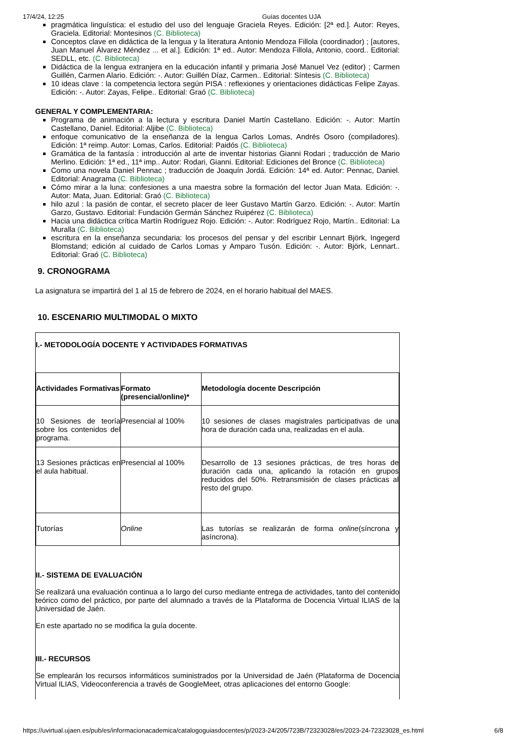17/4/24, 12:25 Guías docentes UJA
pragmática linguística: el estudio del uso del lenguaje Graciela Reyes. Edición: [2ª ed.]. Autor: Reyes, Graciela. Editorial: Montesinos (C. Biblioteca)
Conceptos clave en didáctica de la lengua y la literatura Antonio Mendoza Fillola (coordinador) ; [autores, Juan Manuel Álvarez Méndez ... et al.]. Edición: 1ª ed.. Autor: Mendoza Fillola, Antonio, coord.. Editorial: SEDLL, etc. (C. Biblioteca)
Didáctica de la lengua extranjera en la educación infantil y primaria José Manuel Vez (editor) ; Carmen Guillén, Carmen Alario. Edición: -. Autor: Guillén Díaz, Carmen.. Editorial: Síntesis (C. Biblioteca)
10 ideas clave : la competencia lectora según PISA : reflexiones y orientaciones didácticas Felipe Zayas. Edición: -. Autor: Zayas, Felipe.. Editorial: Graó (C. Biblioteca)
GENERAL Y COMPLEMENTARIA:
Programa de animación a la lectura y escritura Daniel Martín Castellano. Edición: -. Autor: Martín Castellano, Daniel. Editorial: Aljibe (C. Biblioteca)
enfoque comunicativo de la enseñanza de la lengua Carlos Lomas, Andrés Osoro (compiladores). Edición: 1ª reimp. Autor: Lomas, Carlos. Editorial: Paidós (C. Biblioteca)
Gramática de la fantasía : introducción al arte de inventar historias Gianni Rodari ; traducción de Mario Merlino. Edición: 1ª ed., 11ª imp.. Autor: Rodari, Gianni. Editorial: Ediciones del Bronce (C. Biblioteca)
Como una novela Daniel Pennac ; traducción de Joaquín Jordá. Edición: 14ª ed. Autor: Pennac, Daniel. Editorial: Anagrama (C. Biblioteca)
Cómo mirar a la luna: confesiones a una maestra sobre la formación del lector Juan Mata. Edición: -. Autor: Mata, Juan. Editorial: Graó (C. Biblioteca)
hilo azul : la pasión de contar, el secreto placer de leer Gustavo Martín Garzo. Edición: -. Autor: Martín Garzo, Gustavo. Editorial: Fundación Germán Sánchez Ruipérez (C. Biblioteca)
Hacia una didáctica crítica Martín Rodríguez Rojo. Edición: -. Autor: Rodríguez Rojo, Martín.. Editorial: La Muralla (C. Biblioteca)
escritura en la enseñanza secundaria: los procesos del pensar y del escribir Lennart Björk, Ingegerd Blomstand; edición al cuidado de Carlos Lomas y Amparo Tusón. Edición: -. Autor: Björk, Lennart.. Editorial: Graó (C. Biblioteca)
9. CRONOGRAMA
La asignatura se impartirá del 1 al 15 de febrero de 2024, en el horario habitual del MAES.
10. ESCENARIO MULTIMODAL O MIXTO
I.- METODOLOGÍA DOCENTE Y ACTIVIDADES FORMATIVAS
| Actividades Formativas | Formato (presencial/online)* | Metodología docente Descripción |
| 10 Sesiones de teoría sobre los contenidos del programa. | Presencial al 100% | 10 sesiones de clases magistrales participativas de una hora de duración cada una, realizadas en el aula. |
| 13 Sesiones prácticas en el aula habitual. | Presencial al 100% | Desarrollo de 13 sesiones prácticas, de tres horas de duración cada una, aplicando la rotación en grupos reducidos del 50%. Retransmisión de clases prácticas al resto del grupo. |
| Tutorías | Online | Las tutorías se realizarán de forma online (síncrona y asíncrona). |
II.- SISTEMA DE EVALUACIÓN
Se realizará una evaluación continua a lo largo del curso mediante entrega de actividades, tanto del contenido teórico como del práctico, por parte del alumnado a través de la Plataforma de Docencia Virtual ILIAS de la Universidad de Jaén.
En este apartado no se modifica la guía docente.
III.- RECURSOS
Se emplearán los recursos informáticos suministrados por la Universidad de Jaén (Plataforma de Docencia Virtual ILIAS, Videoconferencia a través de GoogleMeet, otras aplicaciones del entorno Google:
https://uvirtual.ujaen.es/pub/es/informacionacademica/catalogoguiasdocentes/p/2023-24/205/723B/72323028/es/2023-24-72323028_es.html 6/8